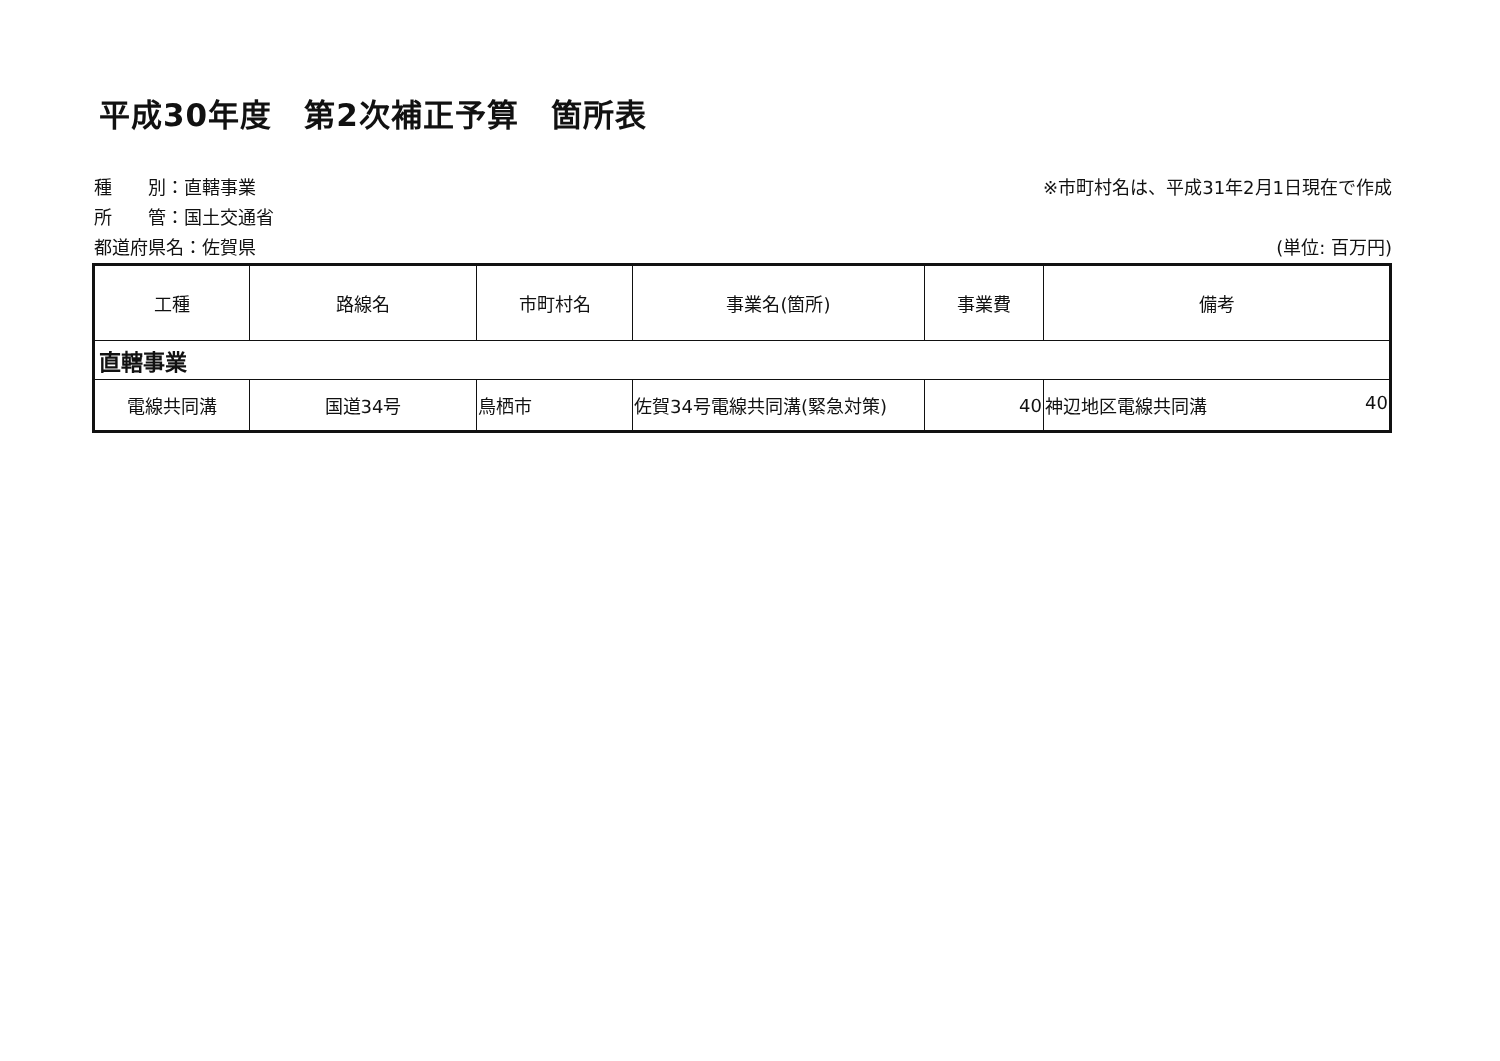平成30年度　第2次補正予算　箇所表
種　　別：直轄事業
所　　管：国土交通省
都道府県名：佐賀県
※市町村名は、平成31年2月1日現在で作成
(単位: 百万円)
| 工種 | 路線名 | 市町村名 | 事業名(箇所) | 事業費 | 備考 |
| --- | --- | --- | --- | --- | --- |
| 直轄事業 | | | | | |
| 電線共同溝 | 国道34号 | 鳥栖市 | 佐賀34号電線共同溝(緊急対策) | 40 | 神辺地区電線共同溝 40 |